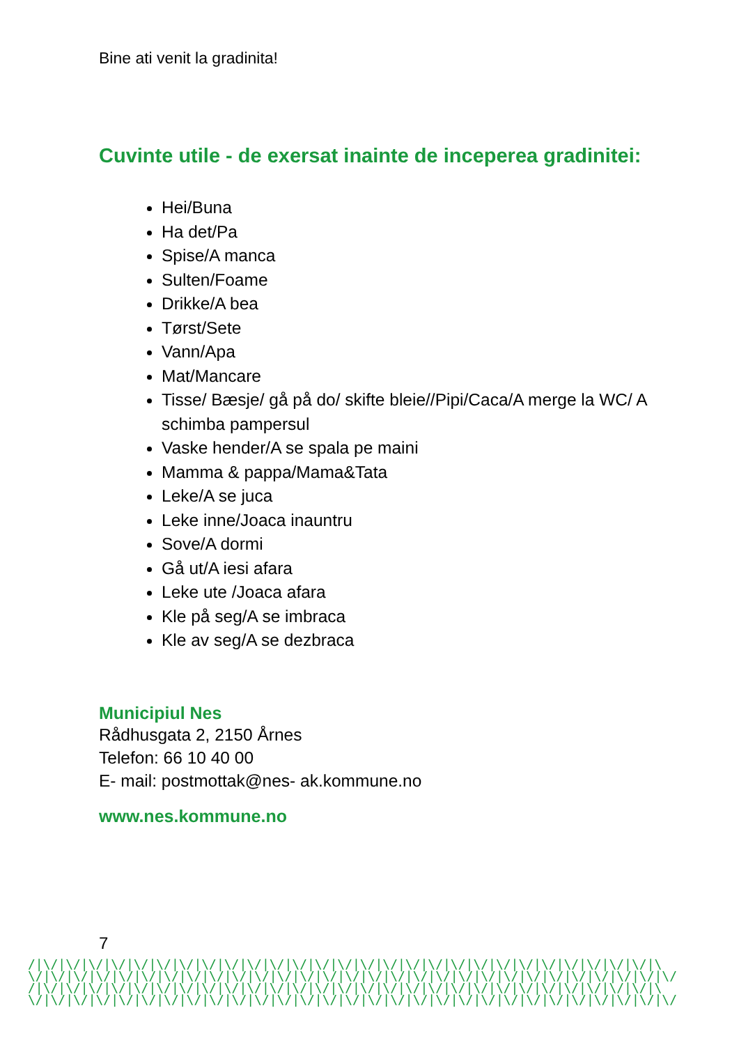Bine ati venit la gradinita!
Cuvinte utile - de exersat inainte de inceperea gradinitei:
Hei/Buna
Ha det/Pa
Spise/A manca
Sulten/Foame
Drikke/A bea
Tørst/Sete
Vann/Apa
Mat/Mancare
Tisse/ Bæsje/ gå på do/ skifte bleie//Pipi/Caca/A merge la WC/ A schimba pampersul
Vaske hender/A se spala pe maini
Mamma & pappa/Mama&Tata
Leke/A se juca
Leke inne/Joaca inauntru
Sove/A dormi
Gå ut/A iesi afara
Leke ute /Joaca afara
Kle på seg/A se imbraca
Kle av seg/A se dezbraca
Municipiul Nes
Rådhusgata 2, 2150 Årnes
Telefon: 66 10 40 00
E- mail: postmottak@nes- ak.kommune.no
www.nes.kommune.no
7
/|\/|\/|\/|\/|\/|\/|\/|\/|\/|\/|\/|\/|\/|\/|\/|\/|\/|\/|\/|\/|\/|\/|\/|\/|\/|\/|\/|\
\/|\/|\/|\/|\/|\/|\/|\/|\/|\/|\/|\/|\/|\/|\/|\/|\/|\/|\/|\/|\/|\/|\/|\/|\/|\/|\/|\/|\/
/|\/|\/|\/|\/|\/|\/|\/|\/|\/|\/|\/|\/|\/|\/|\/|\/|\/|\/|\/|\/|\/|\/|\/|\/|\/|\/|\/|\
\/|\/|\/|\/|\/|\/|\/|\/|\/|\/|\/|\/|\/|\/|\/|\/|\/|\/|\/|\/|\/|\/|\/|\/|\/|\/|\/|\/|\/